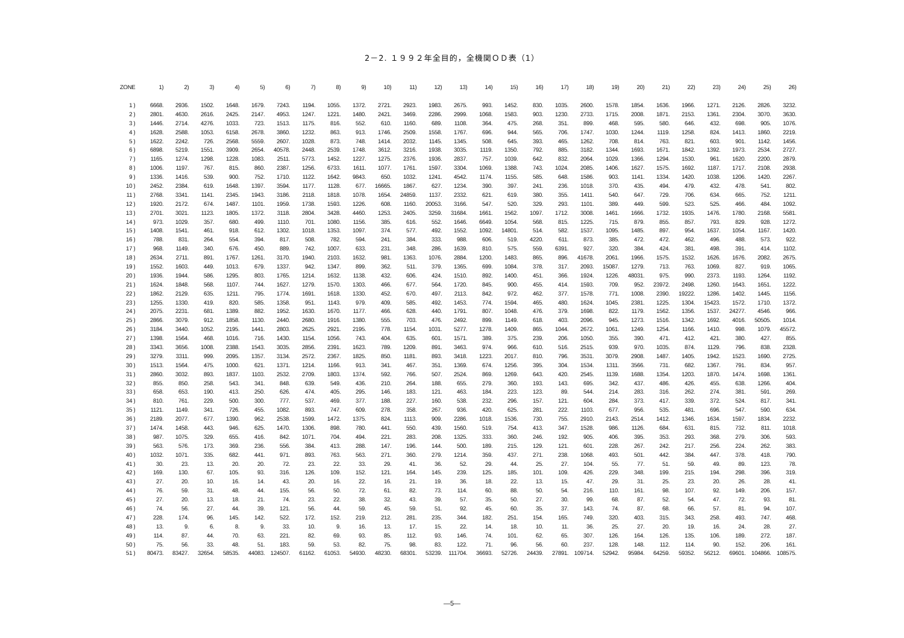2－2. １９９２年全目的，全機関ＯＤ表（1）
| ZONE | 1) | 2) | 3) | 4) | 5) | 6) | 7) | 8) | 9) | 10) | 11) | 12) | 13) | 14) | 15) | 16) | 17) | 18) | 19) | 20) | 21) | 22) | 23) | 24) | 25) | 26) |
| --- | --- | --- | --- | --- | --- | --- | --- | --- | --- | --- | --- | --- | --- | --- | --- | --- | --- | --- | --- | --- | --- | --- | --- | --- | --- | --- |
| 1 ) | 6668. | 2936. | 1502. | 1648. | 1679. | 7243. | 1194. | 1055. | 1372. | 2721. | 2923. | 1983. | 2675. | 993. | 1452. | 830. | 1035. | 2600. | 1578. | 1854. | 1636. | 1966. | 1271. | 2126. | 2826. | 3232. |
| 2 ) | 2801. | 4630. | 2616. | 2425. | 2147. | 4953. | 1247. | 1221. | 1480. | 2421. | 3469. | 2286. | 2999. | 1068. | 1583. | 903. | 1230. | 2733. | 1715. | 2008. | 1871. | 2153. | 1361. | 2304. | 3070. | 3630. |
| 3 ) | 1446. | 2714. | 4276. | 1033. | 723. | 1513. | 1175. | 816. | 552. | 610. | 1160. | 689. | 1108. | 364. | 475. | 268. | 351. | 899. | 468. | 595. | 580. | 646. | 432. | 698. | 905. | 1076. |
| 4 ) | 1628. | 2588. | 1053. | 6158. | 2678. | 3860. | 1232. | 863. | 913. | 1746. | 2509. | 1558. | 1767. | 696. | 944. | 565. | 706. | 1747. | 1030. | 1244. | 1119. | 1258. | 824. | 1413. | 1860. | 2219. |
| 5 ) | 1622. | 2242. | 726. | 2568. | 5559. | 2607. | 1028. | 873. | 748. | 1414. | 2032. | 1145. | 1345. | 508. | 645. | 393. | 465. | 1262. | 708. | 814. | 763. | 821. | 603. | 901. | 1142. | 1456. |
| 6 ) | 6898. | 5219. | 1551. | 3909. | 2654. | 40578. | 2448. | 2539. | 1748. | 3612. | 3216. | 1938. | 3035. | 1119. | 1350. | 792. | 885. | 3182. | 1344. | 1693. | 1671. | 1842. | 1392. | 1973. | 2534. | 2727. |
| 7 ) | 1165. | 1274. | 1298. | 1228. | 1083. | 2511. | 5773. | 1452. | 1227. | 1275. | 2376. | 1936. | 2837. | 757. | 1039. | 642. | 832. | 2064. | 1029. | 1366. | 1294. | 1530. | 961. | 1620. | 2200. | 2879. |
| 8 ) | 1006. | 1197. | 767. | 815. | 860. | 2387. | 1256. | 6733. | 1611. | 1077. | 1761. | 1597. | 3304. | 1069. | 1388. | 743. | 1024. | 2085. | 1406. | 1627. | 1575. | 1692. | 1187. | 1717. | 2108. | 2938. |
| 9 ) | 1336. | 1416. | 539. | 900. | 752. | 1710. | 1122. | 1642. | 9843. | 650. | 1032. | 1241. | 4542. | 1174. | 1155. | 585. | 648. | 1586. | 903. | 1141. | 1334. | 1420. | 1038. | 1206. | 1420. | 2267. |
| 10 ) | 2452. | 2384. | 619. | 1648. | 1397. | 3594. | 1177. | 1128. | 677. | 16665. | 1867. | 627. | 1234. | 390. | 397. | 241. | 236. | 1018. | 370. | 435. | 494. | 479. | 432. | 478. | 541. | 802. |
| 11 ) | 2768. | 3341. | 1141. | 2345. | 1943. | 3186. | 2118. | 1818. | 1078. | 1654. | 24859. | 1137. | 2332. | 621. | 619. | 380. | 355. | 1411. | 540. | 647. | 729. | 706. | 634. | 665. | 752. | 1211. |
| 12 ) | 1920. | 2172. | 674. | 1487. | 1101. | 1959. | 1738. | 1593. | 1226. | 608. | 1160. | 20053. | 3166. | 547. | 520. | 329. | 293. | 1101. | 389. | 449. | 599. | 523. | 525. | 466. | 484. | 1092. |
| 13 ) | 2701. | 3021. | 1123. | 1805. | 1372. | 3118. | 2804. | 3428. | 4460. | 1253. | 2405. | 3259. | 31684. | 1661. | 1562. | 1097. | 1712. | 3008. | 1461. | 1666. | 1732. | 1935. | 1476. | 1780. | 2168. | 5581. |
| 14 ) | 973. | 1029. | 357. | 680. | 499. | 1110. | 701. | 1080. | 1156. | 385. | 616. | 552. | 1646. | 6649. | 1054. | 568. | 815. | 1225. | 715. | 879. | 855. | 857. | 793. | 829. | 928. | 1272. |
| 15 ) | 1408. | 1541. | 461. | 918. | 612. | 1302. | 1018. | 1353. | 1097. | 374. | 577. | 492. | 1552. | 1092. | 14801. | 514. | 582. | 1537. | 1095. | 1485. | 897. | 954. | 1637. | 1054. | 1167. | 1420. |
| 16 ) | 788. | 831. | 264. | 554. | 394. | 817. | 508. | 782. | 594. | 241. | 384. | 333. | 988. | 606. | 519. | 4220. | 611. | 873. | 385. | 472. | 472. | 462. | 496. | 488. | 573. | 922. |
| 17 ) | 968. | 1149. | 340. | 676. | 450. | 889. | 742. | 1007. | 633. | 231. | 348. | 286. | 1639. | 810. | 575. | 559. | 6391. | 927. | 320. | 384. | 424. | 381. | 498. | 391. | 414. | 1102. |
| 18 ) | 2634. | 2711. | 891. | 1767. | 1261. | 3170. | 1940. | 2103. | 1632. | 981. | 1363. | 1076. | 2884. | 1200. | 1483. | 865. | 896. | 41678. | 2061. | 1966. | 1575. | 1532. | 1626. | 1676. | 2082. | 2675. |
| 19 ) | 1552. | 1603. | 449. | 1013. | 679. | 1337. | 942. | 1347. | 899. | 362. | 511. | 379. | 1365. | 699. | 1084. | 378. | 317. | 2093. | 15087. | 1279. | 713. | 763. | 1069. | 827. | 919. | 1065. |
| 20 ) | 1936. | 1944. | 586. | 1295. | 803. | 1765. | 1214. | 1632. | 1138. | 432. | 606. | 424. | 1510. | 892. | 1400. | 451. | 366. | 1924. | 1226. | 48031. | 975. | 990. | 2373. | 1193. | 1264. | 1192. |
| 21 ) | 1624. | 1848. | 568. | 1107. | 744. | 1627. | 1279. | 1570. | 1303. | 466. | 677. | 564. | 1720. | 845. | 900. | 455. | 414. | 1593. | 709. | 952. | 23972. | 2498. | 1260. | 1643. | 1651. | 1222. |
| 22 ) | 1862. | 2129. | 635. | 1211. | 795. | 1774. | 1691. | 1618. | 1330. | 452. | 670. | 497. | 2113. | 842. | 972. | 462. | 377. | 1578. | 771. | 1008. | 2390. | 19222. | 1286. | 1402. | 1445. | 1156. |
| 23 ) | 1255. | 1330. | 419. | 820. | 585. | 1358. | 951. | 1143. | 979. | 409. | 585. | 492. | 1453. | 774. | 1594. | 465. | 480. | 1624. | 1045. | 2381. | 1225. | 1304. | 15423. | 1572. | 1710. | 1372. |
| 24 ) | 2075. | 2231. | 681. | 1389. | 882. | 1952. | 1630. | 1670. | 1177. | 466. | 628. | 440. | 1791. | 807. | 1048. | 476. | 379. | 1698. | 822. | 1179. | 1562. | 1356. | 1537. | 24277. | 4546. | 966. |
| 25 ) | 2866. | 3079. | 912. | 1858. | 1130. | 2440. | 2680. | 1916. | 1380. | 555. | 703. | 476. | 2492. | 899. | 1149. | 618. | 403. | 2096. | 945. | 1273. | 1516. | 1342. | 1692. | 4016. | 50505. | 1014. |
| 26 ) | 3184. | 3440. | 1052. | 2195. | 1441. | 2803. | 2625. | 2921. | 2195. | 778. | 1154. | 1031. | 5277. | 1278. | 1409. | 865. | 1044. | 2672. | 1061. | 1249. | 1254. | 1166. | 1410. | 998. | 1079. | 45572. |
| 27 ) | 1398. | 1564. | 468. | 1016. | 716. | 1430. | 1154. | 1056. | 743. | 404. | 635. | 601. | 1571. | 389. | 375. | 239. | 206. | 1050. | 355. | 390. | 471. | 412. | 421. | 380. | 427. | 855. |
| 28 ) | 3343. | 3656. | 1008. | 2388. | 1543. | 3035. | 2856. | 2391. | 1623. | 789. | 1209. | 891. | 3463. | 974. | 966. | 610. | 516. | 2515. | 939. | 970. | 1035. | 874. | 1129. | 796. | 838. | 2328. |
| 29 ) | 3279. | 3311. | 999. | 2095. | 1357. | 3134. | 2572. | 2367. | 1825. | 850. | 1181. | 893. | 3418. | 1223. | 2017. | 810. | 796. | 3531. | 3079. | 2908. | 1487. | 1405. | 1942. | 1523. | 1690. | 2725. |
| 30 ) | 1513. | 1564. | 475. | 1000. | 621. | 1371. | 1214. | 1166. | 913. | 341. | 467. | 351. | 1369. | 674. | 1256. | 395. | 304. | 1534. | 1311. | 3566. | 731. | 682. | 1367. | 791. | 834. | 957. |
| 31 ) | 2860. | 3032. | 893. | 1837. | 1103. | 2532. | 2709. | 1803. | 1374. | 592. | 766. | 507. | 2524. | 869. | 1269. | 643. | 420. | 2545. | 1139. | 1688. | 1354. | 1203. | 1870. | 1474. | 1698. | 1361. |
| 32 ) | 855. | 850. | 258. | 543. | 341. | 848. | 639. | 549. | 436. | 210. | 264. | 188. | 655. | 279. | 360. | 193. | 143. | 695. | 342. | 437. | 486. | 426. | 455. | 638. | 1266. | 404. |
| 33 ) | 658. | 653. | 190. | 413. | 250. | 626. | 474. | 405. | 295. | 146. | 183. | 121. | 463. | 184. | 223. | 123. | 89. | 544. | 214. | 283. | 316. | 262. | 274. | 381. | 591. | 269. |
| 34 ) | 810. | 761. | 229. | 500. | 300. | 777. | 537. | 469. | 377. | 188. | 227. | 160. | 538. | 232. | 296. | 157. | 121. | 604. | 284. | 373. | 417. | 339. | 372. | 524. | 817. | 341. |
| 35 ) | 1121. | 1149. | 341. | 726. | 455. | 1082. | 893. | 747. | 609. | 278. | 358. | 267. | 936. | 420. | 625. | 281. | 222. | 1103. | 677. | 956. | 535. | 481. | 696. | 547. | 590. | 634. |
| 36 ) | 2189. | 2077. | 677. | 1390. | 962. | 2538. | 1599. | 1472. | 1375. | 824. | 1113. | 909. | 2286. | 1018. | 1536. | 730. | 755. | 2910. | 2143. | 2514. | 1412. | 1346. | 1634. | 1597. | 1834. | 2232. |
| 37 ) | 1474. | 1458. | 443. | 946. | 625. | 1470. | 1306. | 898. | 780. | 441. | 550. | 439. | 1560. | 519. | 754. | 413. | 347. | 1528. | 986. | 1126. | 684. | 631. | 815. | 732. | 811. | 1018. |
| 38 ) | 987. | 1075. | 329. | 655. | 416. | 842. | 1071. | 704. | 494. | 221. | 283. | 208. | 1325. | 333. | 360. | 246. | 192. | 905. | 406. | 395. | 353. | 293. | 368. | 279. | 306. | 593. |
| 39 ) | 563. | 576. | 173. | 369. | 236. | 556. | 384. | 413. | 288. | 147. | 196. | 144. | 500. | 189. | 215. | 129. | 121. | 601. | 228. | 267. | 242. | 217. | 256. | 224. | 262. | 383. |
| 40 ) | 1032. | 1071. | 335. | 682. | 441. | 971. | 893. | 763. | 563. | 271. | 360. | 279. | 1214. | 359. | 437. | 271. | 238. | 1068. | 493. | 501. | 442. | 384. | 447. | 378. | 418. | 790. |
| 41 ) | 30. | 23. | 13. | 20. | 20. | 72. | 23. | 22. | 33. | 29. | 41. | 36. | 52. | 29. | 44. | 25. | 27. | 104. | 55. | 77. | 51. | 59. | 49. | 89. | 123. | 78. |
| 42 ) | 169. | 130. | 67. | 105. | 93. | 316. | 126. | 109. | 152. | 121. | 164. | 145. | 239. | 125. | 185. | 101. | 109. | 426. | 229. | 348. | 199. | 215. | 194. | 298. | 396. | 319. |
| 43 ) | 27. | 20. | 10. | 16. | 14. | 43. | 20. | 16. | 22. | 16. | 21. | 19. | 36. | 18. | 22. | 13. | 15. | 47. | 29. | 31. | 25. | 23. | 20. | 26. | 28. | 41. |
| 44 ) | 76. | 59. | 31. | 48. | 44. | 155. | 56. | 50. | 72. | 61. | 82. | 73. | 114. | 60. | 88. | 50. | 54. | 216. | 110. | 161. | 98. | 107. | 92. | 149. | 206. | 157. |
| 45 ) | 27. | 20. | 13. | 18. | 21. | 74. | 23. | 22. | 38. | 32. | 43. | 39. | 57. | 35. | 50. | 27. | 30. | 99. | 68. | 87. | 52. | 54. | 47. | 72. | 93. | 81. |
| 46 ) | 74. | 56. | 27. | 44. | 39. | 121. | 56. | 44. | 59. | 45. | 59. | 51. | 92. | 45. | 60. | 35. | 37. | 143. | 74. | 87. | 68. | 66. | 57. | 81. | 94. | 107. |
| 47 ) | 228. | 174. | 96. | 145. | 142. | 522. | 172. | 152. | 219. | 212. | 281. | 235. | 344. | 182. | 251. | 154. | 165. | 749. | 320. | 403. | 315. | 343. | 258. | 493. | 747. | 468. |
| 48 ) | 13. | 9. | 6. | 8. | 9. | 33. | 10. | 9. | 16. | 13. | 17. | 15. | 22. | 14. | 18. | 10. | 11. | 36. | 25. | 27. | 20. | 19. | 16. | 24. | 28. | 27. |
| 49 ) | 114. | 87. | 44. | 70. | 63. | 221. | 82. | 69. | 93. | 85. | 112. | 93. | 146. | 74. | 101. | 62. | 65. | 307. | 126. | 164. | 126. | 135. | 106. | 189. | 272. | 187. |
| 50 ) | 75. | 56. | 33. | 48. | 51. | 183. | 59. | 53. | 82. | 75. | 98. | 83. | 122. | 71. | 96. | 56. | 60. | 237. | 128. | 148. | 112. | 114. | 90. | 152. | 206. | 161. |
| 51 ) | 80473. | 83427. | 32654. | 58535. | 44083. | 124507. | 61162. | 61053. | 54930. | 48230. | 68301. | 53239. | 111704. | 36693. | 52726. | 24439. | 27891. | 109714. | 52942. | 95984. | 64259. | 59352. | 56212. | 69601. | 104866. | 108575. |
—5—